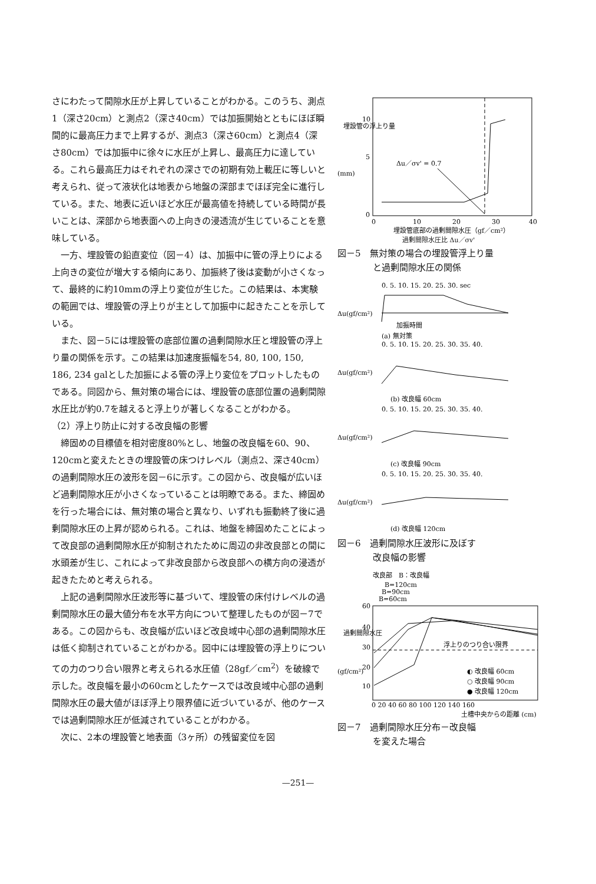さにわたって間隙水圧が上昇していることがわかる。このうち、測点1（深さ20cm）と測点2（深さ40cm）では加振開始とともにほぼ瞬間的に最高圧力まで上昇するが、測点3（深さ60cm）と測点4（深さ80cm）では加振中に徐々に水圧が上昇し、最高圧力に達している。これら最高圧力はそれぞれの深さでの初期有効上載圧に等しいと考えられ、従って液状化は地表から地盤の深部までほぼ完全に進行している。また、地表に近いほど水圧が最高値を持続している時間が長いことは、深部から地表面への上向きの浸透流が生じていることを意味している。
一方、埋設管の鉛直変位（図－4）は、加振中に管の浮上りによる上向きの変位が増大する傾向にあり、加振終了後は変動が小さくなって、最終的に約10mmの浮上り変位が生じた。この結果は、本実験の範囲では、埋設管の浮上りが主として加振中に起きたことを示している。
また、図－5には埋設管の底部位置の過剰間隙水圧と埋設管の浮上り量の関係を示す。この結果は加速度振幅を54, 80, 100, 150, 186, 234 galとした加振による管の浮上り変位をプロットしたものである。同図から、無対策の場合には、埋設管の底部位置の過剰間隙水圧比が約0.7を越えると浮上りが著しくなることがわかる。
（2）浮上り防止に対する改良幅の影響
締固めの目標値を相対密度80%とし、地盤の改良幅を60、90、120cmと変えたときの埋設管の床つけレベル（測点2、深さ40cm）の過剰間隙水圧の波形を図－6に示す。この図から、改良幅が広いほど過剰間隙水圧が小さくなっていることは明瞭である。また、締固めを行った場合には、無対策の場合と異なり、いずれも振動終了後に過剰間隙水圧の上昇が認められる。これは、地盤を締固めたことによって改良部の過剰間隙水圧が抑制されたために周辺の非改良部との間に水頭差が生じ、これによって非改良部から改良部への横方向の浸透が起きたためと考えられる。
上記の過剰間隙水圧波形等に基づいて、埋設管の床付けレベルの過剰間隙水圧の最大値分布を水平方向について整理したものが図－7である。この図からも、改良幅が広いほど改良域中心部の過剰間隙水圧は低く抑制されていることがわかる。図中には埋設管の浮上りについての力のつり合い限界と考えられる水圧値（28gf／cm<sup>2</sup>）を破線で示した。改良幅を最小の60cmとしたケースでは改良域中心部の過剰間隙水圧の最大値がほぼ浮上り限界値に近づいているが、他のケースでは過剰間隙水圧が低減されていることがわかる。
次に、2本の埋設管と地表面（3ヶ所）の残留変位を図
埋設管の浮上り量
(mm)
10
5
0
0
10
20
30
40
埋設管底部の過剰間隙水圧（gf／cm²）
Δu／σv' = 0.7
過剰間隙水圧比 Δu／σv'
図－5　無対策の場合の埋設管浮上り量
　　　　と過剰間隙水圧の関係
0. 5. 10. 15. 20. 25. 30. sec
Δu(gf/cm²)
加振時間
(a) 無対策
0. 5. 10. 15. 20. 25. 30. 35. 40.
Δu(gf/cm²)
(b) 改良幅 60cm
0. 5. 10. 15. 20. 25. 30. 35. 40.
Δu(gf/cm²)
(c) 改良幅 90cm
0. 5. 10. 15. 20. 25. 30. 35. 40.
Δu(gf/cm²)
(d) 改良幅 120cm
図－6　過剰間隙水圧波形に及ぼす
　　　　改良幅の影響
改良部　B：改良幅
B=120cm
B=90cm
B=60cm
過剰間隙水圧
(gf/cm²)
60
40
30
20
10
浮上りのつり合い限界
◐ 改良幅 60cm
○ 改良幅 90cm
● 改良幅 120cm
0 20 40 60 80 100 120 140 160
土槽中央からの距離 (cm)
図－7　過剰間隙水圧分布－改良幅
　　　　を変えた場合
—251—